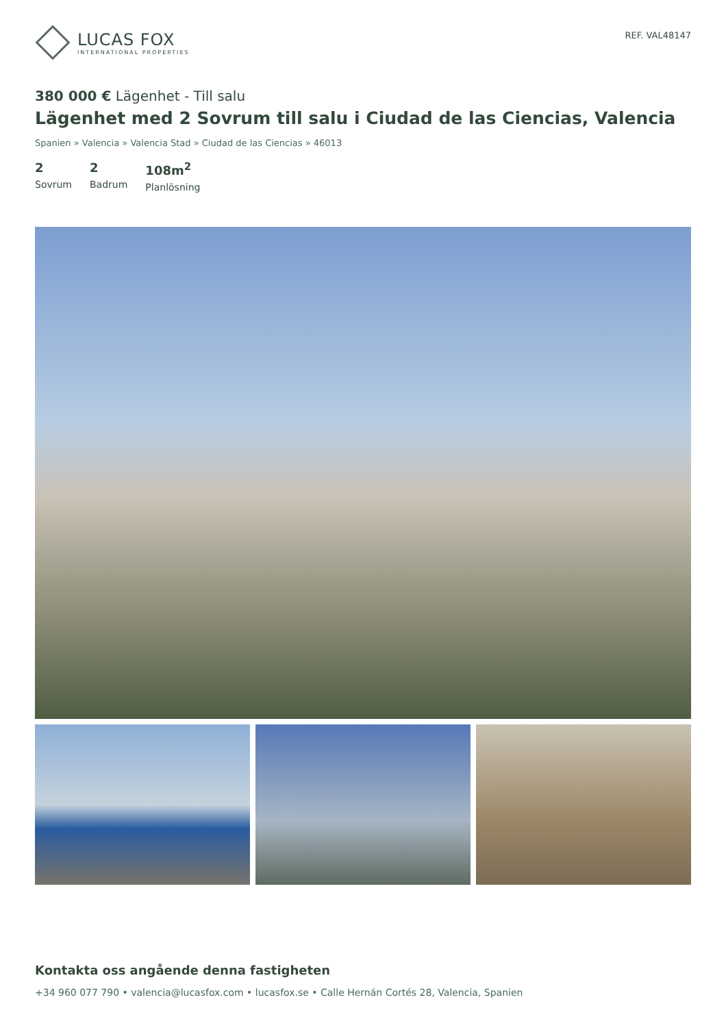LUCAS FOX
INTERNATIONAL PROPERTIES
REF. VAL48147
380 000 € Lägenhet - Till salu
Lägenhet med 2 Sovrum till salu i Ciudad de las Ciencias, Valencia
Spanien » Valencia » Valencia Stad » Ciudad de las Ciencias » 46013
2
Sovrum
2
Badrum
108m<sup>2</sup>
Planlösning
Kontakta oss angående denna fastigheten
+34 960 077 790 • valencia@lucasfox.com • lucasfox.se • Calle Hernán Cortés 28, Valencia, Spanien